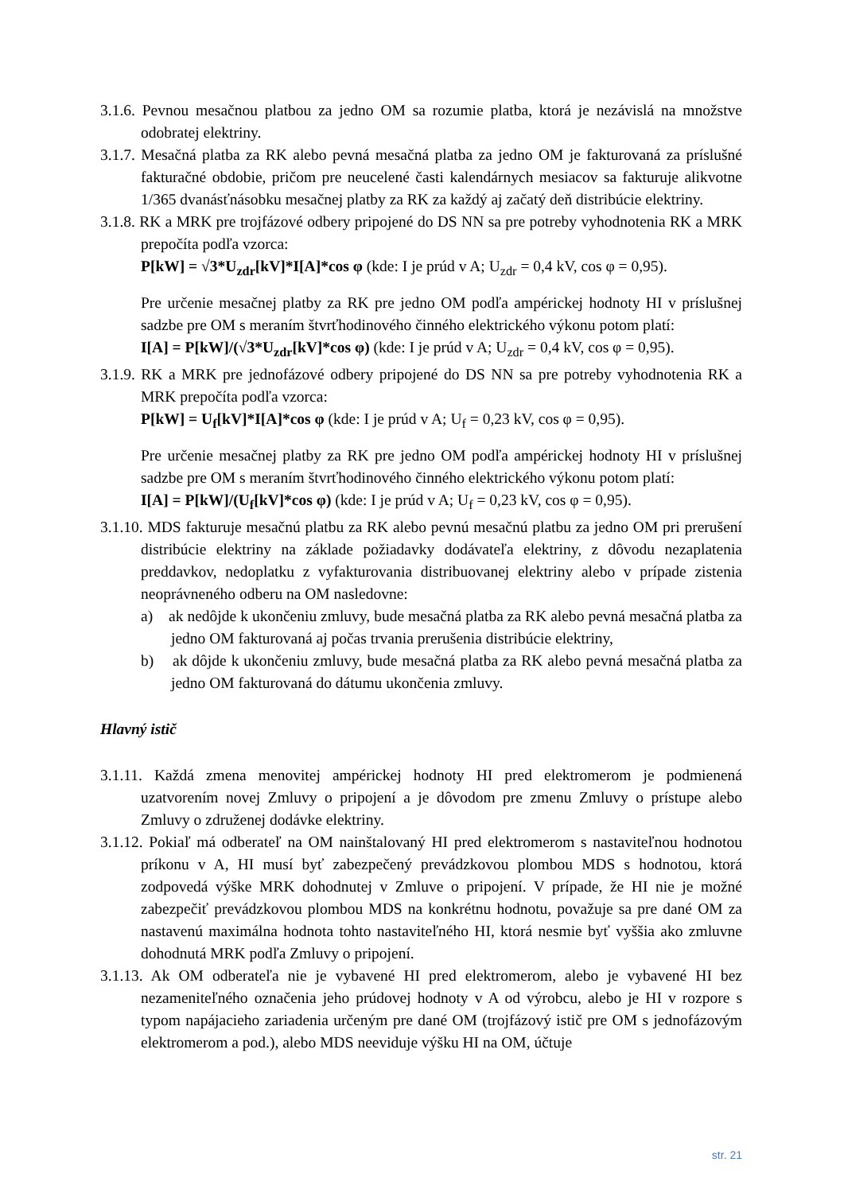3.1.6. Pevnou mesačnou platbou za jedno OM sa rozumie platba, ktorá je nezávislá na množstve odobratej elektriny.
3.1.7. Mesačná platba za RK alebo pevná mesačná platba za jedno OM je fakturovaná za príslušné fakturačné obdobie, pričom pre neucelené časti kalendárnych mesiacov sa fakturuje alikvotne 1/365 dvanásťnásobku mesačnej platby za RK za každý aj začatý deň distribúcie elektriny.
3.1.8. RK a MRK pre trojfázové odbery pripojené do DS NN sa pre potreby vyhodnotenia RK a MRK prepočíta podľa vzorca:
P[kW] = √3*U<sub>zdr</sub>[kV]*I[A]*cos φ (kde: I je prúd v A; U<sub>zdr</sub> = 0,4 kV, cos φ = 0,95).
Pre určenie mesačnej platby za RK pre jedno OM podľa ampérickej hodnoty HI v príslušnej sadzbe pre OM s meraním štvrťhodinového činného elektrického výkonu potom platí:
I[A] = P[kW]/(√3*U<sub>zdr</sub>[kV]*cos φ) (kde: I je prúd v A; U<sub>zdr</sub> = 0,4 kV, cos φ = 0,95).
3.1.9. RK a MRK pre jednofázové odbery pripojené do DS NN sa pre potreby vyhodnotenia RK a MRK prepočíta podľa vzorca:
P[kW] = U<sub>f</sub>[kV]*I[A]*cos φ (kde: I je prúd v A; U<sub>f</sub> = 0,23 kV, cos φ = 0,95).
Pre určenie mesačnej platby za RK pre jedno OM podľa ampérickej hodnoty HI v príslušnej sadzbe pre OM s meraním štvrťhodinového činného elektrického výkonu potom platí:
I[A] = P[kW]/(U<sub>f</sub>[kV]*cos φ) (kde: I je prúd v A; U<sub>f</sub> = 0,23 kV, cos φ = 0,95).
3.1.10. MDS fakturuje mesačnú platbu za RK alebo pevnú mesačnú platbu za jedno OM pri prerušení distribúcie elektriny na základe požiadavky dodávateľa elektriny, z dôvodu nezaplatenia preddavkov, nedoplatku z vyfakturovania distribuovanej elektriny alebo v prípade zistenia neoprávneného odberu na OM nasledovne:
a) ak nedôjde k ukončeniu zmluvy, bude mesačná platba za RK alebo pevná mesačná platba za jedno OM fakturovaná aj počas trvania prerušenia distribúcie elektriny,
b) ak dôjde k ukončeniu zmluvy, bude mesačná platba za RK alebo pevná mesačná platba za jedno OM fakturovaná do dátumu ukončenia zmluvy.
Hlavný istič
3.1.11. Každá zmena menovitej ampérickej hodnoty HI pred elektromerom je podmienená uzatvorením novej Zmluvy o pripojení a je dôvodom pre zmenu Zmluvy o prístupe alebo Zmluvy o združenej dodávke elektriny.
3.1.12. Pokiaľ má odberateľ na OM nainštalovaný HI pred elektromerom s nastaviteľnou hodnotou príkonu v A, HI musí byť zabezpečený prevádzkovou plombou MDS s hodnotou, ktorá zodpovedá výške MRK dohodnutej v Zmluve o pripojení. V prípade, že HI nie je možné zabezpečiť prevádzkovou plombou MDS na konkrétnu hodnotu, považuje sa pre dané OM za nastavenú maximálna hodnota tohto nastaviteľného HI, ktorá nesmie byť vyššia ako zmluvne dohodnutá MRK podľa Zmluvy o pripojení.
3.1.13. Ak OM odberateľa nie je vybavené HI pred elektromerom, alebo je vybavené HI bez nezameniteľného označenia jeho prúdovej hodnoty v A od výrobcu, alebo je HI v rozpore s typom napájacieho zariadenia určeným pre dané OM (trojfázový istič pre OM s jednofázovým elektromerom a pod.), alebo MDS neeviduje výšku HI na OM, účtuje
str. 21